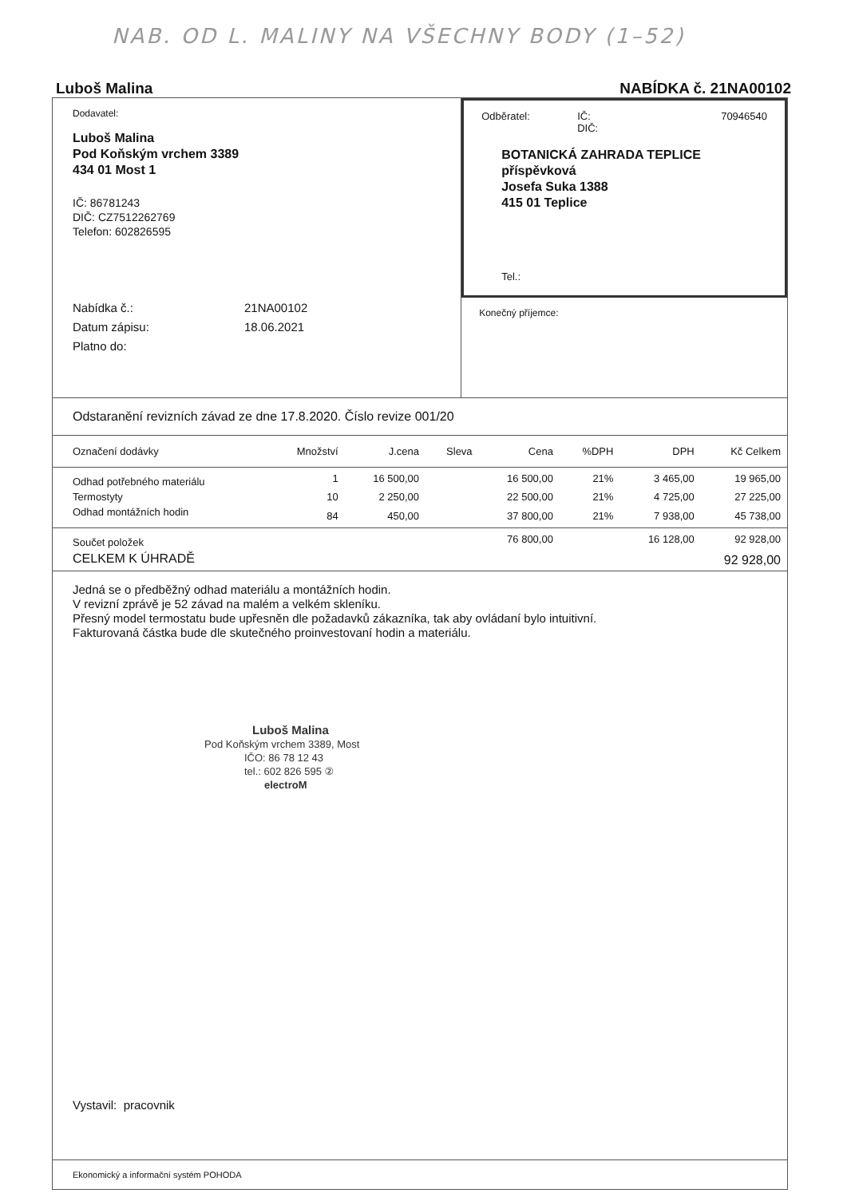NAB. OD L. MALINY NA VŠECHNY BODY (1–52)
Luboš Malina NABÍDKA č. 21NA00102
Dodavatel:
Luboš Malina
Pod Koňským vrchem 3389
434 01 Most 1
IČ: 86781243
DIČ: CZ7512262769
Telefon: 602826595
Nabídka č.: 21NA00102
Datum zápisu: 18.06.2021
Platno do:
Odběratel: IČ:
DIČ: 70946540
BOTANICKÁ ZAHRADA TEPLICE příspěvková
Josefa Suka 1388
415 01 Teplice
Tel.:
Konečný příjemce:
Odstaranění revizních závad ze dne 17.8.2020. Číslo revize 001/20
| Označení dodávky | Množství | J.cena | Sleva | Cena | %DPH | DPH | Kč Celkem |
| --- | --- | --- | --- | --- | --- | --- | --- |
| Odhad potřebného materiálu | 1 | 16 500,00 | | 16 500,00 | 21% | 3 465,00 | 19 965,00 |
| Termostyty | 10 | 2 250,00 | | 22 500,00 | 21% | 4 725,00 | 27 225,00 |
| Odhad montážních hodin | 84 | 450,00 | | 37 800,00 | 21% | 7 938,00 | 45 738,00 |
| Součet položek | | | | 76 800,00 | | 16 128,00 | 92 928,00 |
| CELKEM K ÚHRADĚ | 92 928,00 | | | | | | |
Jedná se o předběžný odhad materiálu a montážních hodin.
V revizní zprávě je 52 závad na malém a velkém skleníku.
Přesný model termostatu bude upřesněn dle požadavků zákazníka, tak aby ovládaní bylo intuitivní.
Fakturovaná částka bude dle skutečného proinvestovaní hodin a materiálu.
Luboš Malina
Pod Koňským vrchem 3389, Most
IČO: 86 78 12 43
tel.: 602 826 595 ②
electroM
Vystavil: pracovnik
Ekonomický a informační systém POHODA